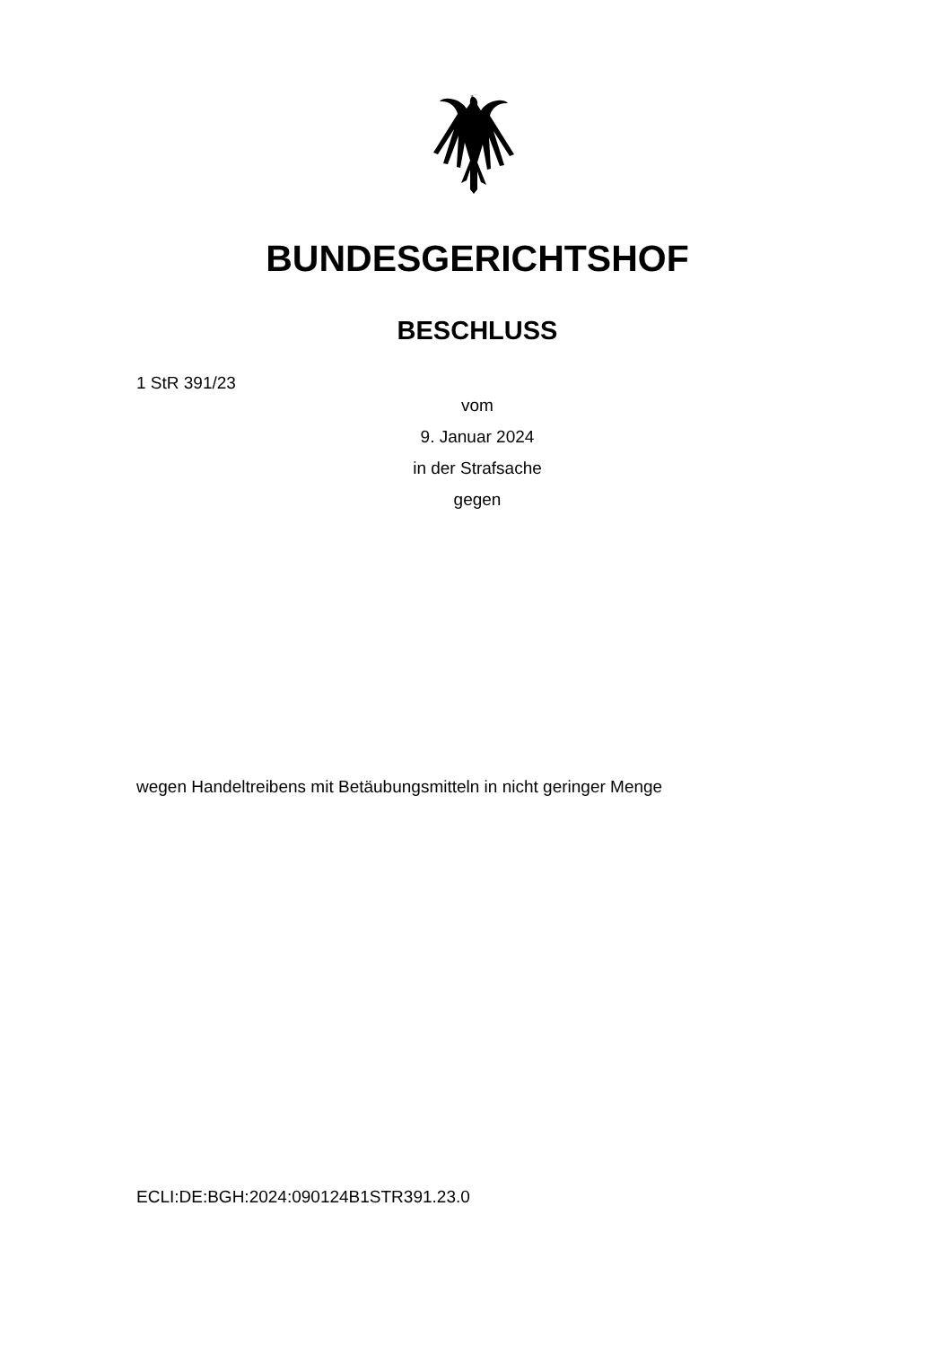BUNDESGERICHTSHOF
BESCHLUSS
1 StR 391/23
vom
9. Januar 2024
in der Strafsache
gegen
wegen Handeltreibens mit Betäubungsmitteln in nicht geringer Menge
ECLI:DE:BGH:2024:090124B1STR391.23.0